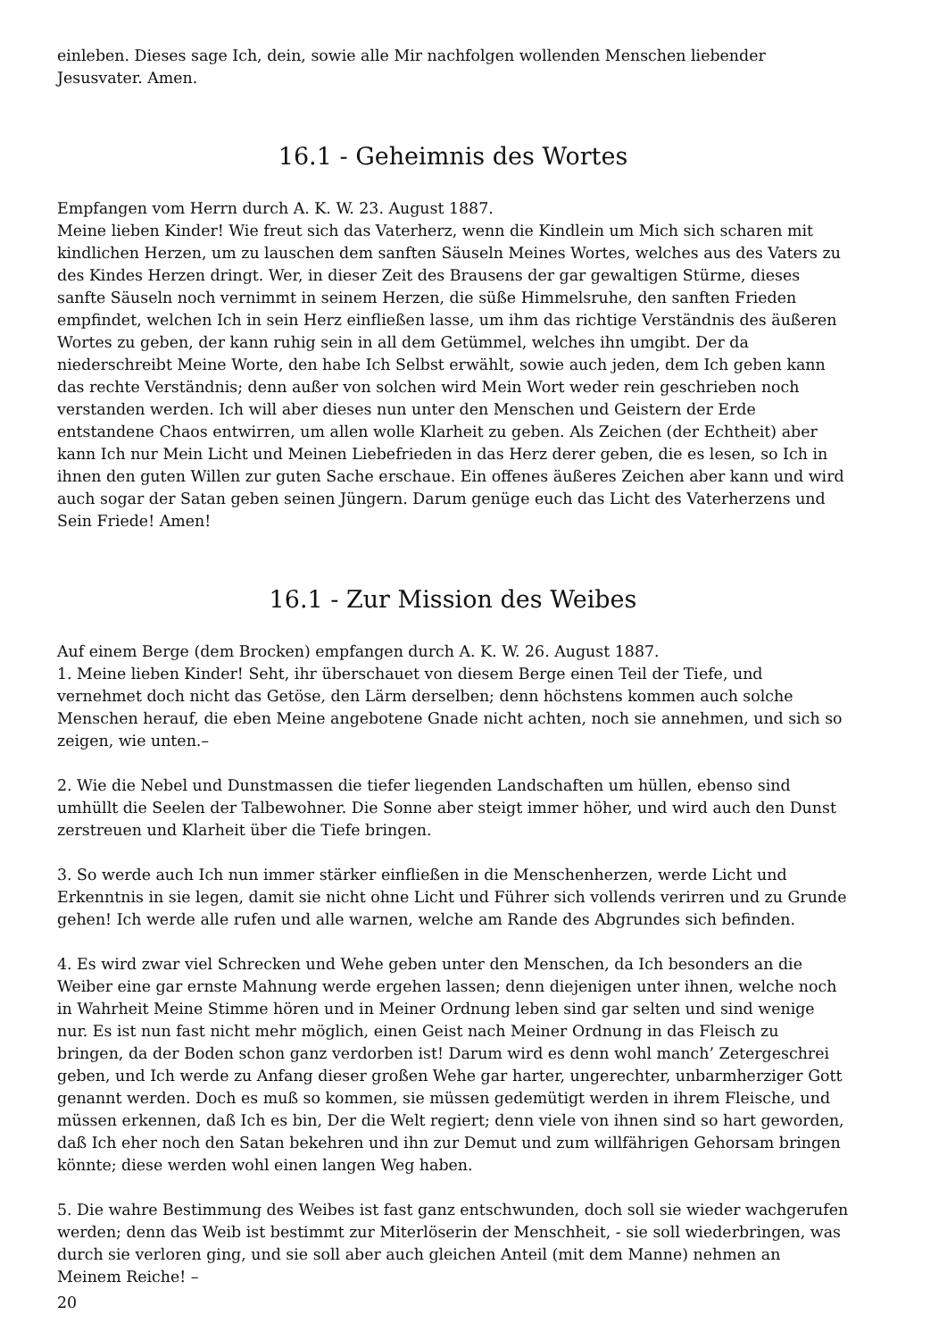einleben. Dieses sage Ich, dein, sowie alle Mir nachfolgen wollenden Menschen liebender Jesusvater. Amen.
16.1 - Geheimnis des Wortes
Empfangen vom Herrn durch A. K. W. 23. August 1887.
Meine lieben Kinder! Wie freut sich das Vaterherz, wenn die Kindlein um Mich sich scharen mit kindlichen Herzen, um zu lauschen dem sanften Säuseln Meines Wortes, welches aus des Vaters zu des Kindes Herzen dringt. Wer, in dieser Zeit des Brausens der gar gewaltigen Stürme, dieses sanfte Säuseln noch vernimmt in seinem Herzen, die süße Himmelsruhe, den sanften Frieden empfindet, welchen Ich in sein Herz einfließen lasse, um ihm das richtige Verständnis des äußeren Wortes zu geben, der kann ruhig sein in all dem Getümmel, welches ihn umgibt. Der da niederschreibt Meine Worte, den habe Ich Selbst erwählt, sowie auch jeden, dem Ich geben kann das rechte Verständnis; denn außer von solchen wird Mein Wort weder rein geschrieben noch verstanden werden. Ich will aber dieses nun unter den Menschen und Geistern der Erde entstandene Chaos entwirren, um allen wolle Klarheit zu geben. Als Zeichen (der Echtheit) aber kann Ich nur Mein Licht und Meinen Liebefrieden in das Herz derer geben, die es lesen, so Ich in ihnen den guten Willen zur guten Sache erschaue. Ein offenes äußeres Zeichen aber kann und wird auch sogar der Satan geben seinen Jüngern. Darum genüge euch das Licht des Vaterherzens und Sein Friede! Amen!
16.1 - Zur Mission des Weibes
Auf einem Berge (dem Brocken) empfangen durch A. K. W. 26. August 1887.
1. Meine lieben Kinder! Seht, ihr überschauet von diesem Berge einen Teil der Tiefe, und vernehmet doch nicht das Getöse, den Lärm derselben; denn höchstens kommen auch solche Menschen herauf, die eben Meine angebotene Gnade nicht achten, noch sie annehmen, und sich so zeigen, wie unten.–
2. Wie die Nebel und Dunstmassen die tiefer liegenden Landschaften um hüllen, ebenso sind umhüllt die Seelen der Talbewohner. Die Sonne aber steigt immer höher, und wird auch den Dunst zerstreuen und Klarheit über die Tiefe bringen.
3. So werde auch Ich nun immer stärker einfließen in die Menschenherzen, werde Licht und Erkenntnis in sie legen, damit sie nicht ohne Licht und Führer sich vollends verirren und zu Grunde gehen! Ich werde alle rufen und alle warnen, welche am Rande des Abgrundes sich befinden.
4. Es wird zwar viel Schrecken und Wehe geben unter den Menschen, da Ich besonders an die Weiber eine gar ernste Mahnung werde ergehen lassen; denn diejenigen unter ihnen, welche noch in Wahrheit Meine Stimme hören und in Meiner Ordnung leben sind gar selten und sind wenige nur. Es ist nun fast nicht mehr möglich, einen Geist nach Meiner Ordnung in das Fleisch zu bringen, da der Boden schon ganz verdorben ist! Darum wird es denn wohl manch’ Zetergeschrei geben, und Ich werde zu Anfang dieser großen Wehe gar harter, ungerechter, unbarmherziger Gott genannt werden. Doch es muß so kommen, sie müssen gedemütigt werden in ihrem Fleische, und müssen erkennen, daß Ich es bin, Der die Welt regiert; denn viele von ihnen sind so hart geworden, daß Ich eher noch den Satan bekehren und ihn zur Demut und zum willfährigen Gehorsam bringen könnte; diese werden wohl einen langen Weg haben.
5. Die wahre Bestimmung des Weibes ist fast ganz entschwunden, doch soll sie wieder wachgerufen werden; denn das Weib ist bestimmt zur Miterlöserin der Menschheit, - sie soll wiederbringen, was durch sie verloren ging, und sie soll aber auch gleichen Anteil (mit dem Manne) nehmen an Meinem Reiche! –
20